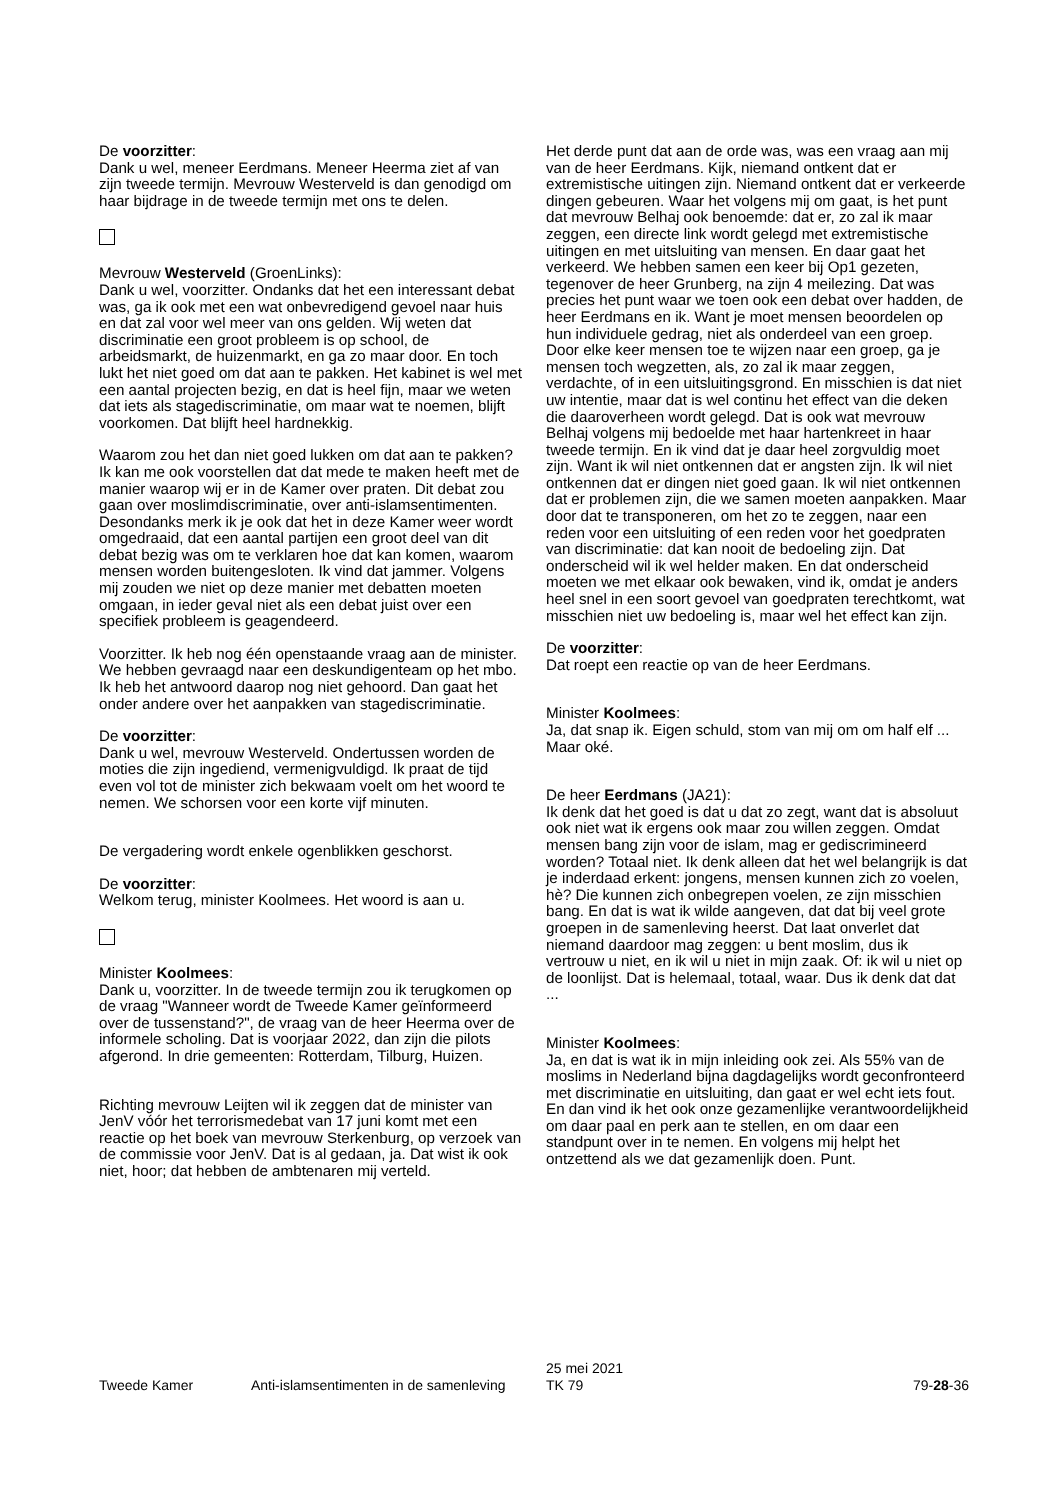De voorzitter:
Dank u wel, meneer Eerdmans. Meneer Heerma ziet af van zijn tweede termijn. Mevrouw Westerveld is dan genodigd om haar bijdrage in de tweede termijn met ons te delen.
Mevrouw Westerveld (GroenLinks):
Dank u wel, voorzitter. Ondanks dat het een interessant debat was, ga ik ook met een wat onbevredigend gevoel naar huis en dat zal voor wel meer van ons gelden. Wij weten dat discriminatie een groot probleem is op school, de arbeidsmarkt, de huizenmarkt, en ga zo maar door. En toch lukt het niet goed om dat aan te pakken. Het kabinet is wel met een aantal projecten bezig, en dat is heel fijn, maar we weten dat iets als stagediscriminatie, om maar wat te noemen, blijft voorkomen. Dat blijft heel hardnekkig.
Waarom zou het dan niet goed lukken om dat aan te pakken? Ik kan me ook voorstellen dat dat mede te maken heeft met de manier waarop wij er in de Kamer over praten. Dit debat zou gaan over moslimdiscriminatie, over anti-islamsentimenten. Desondanks merk ik je ook dat het in deze Kamer weer wordt omgedraaid, dat een aantal partijen een groot deel van dit debat bezig was om te verklaren hoe dat kan komen, waarom mensen worden buitengesloten. Ik vind dat jammer. Volgens mij zouden we niet op deze manier met debatten moeten omgaan, in ieder geval niet als een debat juist over een specifiek probleem is geagendeerd.
Voorzitter. Ik heb nog één openstaande vraag aan de minister. We hebben gevraagd naar een deskundigenteam op het mbo. Ik heb het antwoord daarop nog niet gehoord. Dan gaat het onder andere over het aanpakken van stagediscriminatie.
De voorzitter:
Dank u wel, mevrouw Westerveld. Ondertussen worden de moties die zijn ingediend, vermenigvuldigd. Ik praat de tijd even vol tot de minister zich bekwaam voelt om het woord te nemen. We schorsen voor een korte vijf minuten.
De vergadering wordt enkele ogenblikken geschorst.
De voorzitter:
Welkom terug, minister Koolmees. Het woord is aan u.
Minister Koolmees:
Dank u, voorzitter. In de tweede termijn zou ik terugkomen op de vraag "Wanneer wordt de Tweede Kamer geïnformeerd over de tussenstand?", de vraag van de heer Heerma over de informele scholing. Dat is voorjaar 2022, dan zijn die pilots afgerond. In drie gemeenten: Rotterdam, Tilburg, Huizen.
Richting mevrouw Leijten wil ik zeggen dat de minister van JenV vóór het terrorismedebat van 17 juni komt met een reactie op het boek van mevrouw Sterkenburg, op verzoek van de commissie voor JenV. Dat is al gedaan, ja. Dat wist ik ook niet, hoor; dat hebben de ambtenaren mij verteld.
Het derde punt dat aan de orde was, was een vraag aan mij van de heer Eerdmans. Kijk, niemand ontkent dat er extremistische uitingen zijn. Niemand ontkent dat er verkeerde dingen gebeuren. Waar het volgens mij om gaat, is het punt dat mevrouw Belhaj ook benoemde: dat er, zo zal ik maar zeggen, een directe link wordt gelegd met extremistische uitingen en met uitsluiting van mensen. En daar gaat het verkeerd. We hebben samen een keer bij Op1 gezeten, tegenover de heer Grunberg, na zijn 4 meilezing. Dat was precies het punt waar we toen ook een debat over hadden, de heer Eerdmans en ik. Want je moet mensen beoordelen op hun individuele gedrag, niet als onderdeel van een groep. Door elke keer mensen toe te wijzen naar een groep, ga je mensen toch wegzetten, als, zo zal ik maar zeggen, verdachte, of in een uitsluitingsgrond. En misschien is dat niet uw intentie, maar dat is wel continu het effect van die deken die daaroverheen wordt gelegd. Dat is ook wat mevrouw Belhaj volgens mij bedoelde met haar hartenkreet in haar tweede termijn. En ik vind dat je daar heel zorgvuldig moet zijn. Want ik wil niet ontkennen dat er angsten zijn. Ik wil niet ontkennen dat er dingen niet goed gaan. Ik wil niet ontkennen dat er problemen zijn, die we samen moeten aanpakken. Maar door dat te transponeren, om het zo te zeggen, naar een reden voor een uitsluiting of een reden voor het goedpraten van discriminatie: dat kan nooit de bedoeling zijn. Dat onderscheid wil ik wel helder maken. En dat onderscheid moeten we met elkaar ook bewaken, vind ik, omdat je anders heel snel in een soort gevoel van goedpraten terechtkomt, wat misschien niet uw bedoeling is, maar wel het effect kan zijn.
De voorzitter:
Dat roept een reactie op van de heer Eerdmans.
Minister Koolmees:
Ja, dat snap ik. Eigen schuld, stom van mij om om half elf ... Maar oké.
De heer Eerdmans (JA21):
Ik denk dat het goed is dat u dat zo zegt, want dat is absoluut ook niet wat ik ergens ook maar zou willen zeggen. Omdat mensen bang zijn voor de islam, mag er gediscrimineerd worden? Totaal niet. Ik denk alleen dat het wel belangrijk is dat je inderdaad erkent: jongens, mensen kunnen zich zo voelen, hè? Die kunnen zich onbegrepen voelen, ze zijn misschien bang. En dat is wat ik wilde aangeven, dat dat bij veel grote groepen in de samenleving heerst. Dat laat onverlet dat niemand daardoor mag zeggen: u bent moslim, dus ik vertrouw u niet, en ik wil u niet in mijn zaak. Of: ik wil u niet op de loonlijst. Dat is helemaal, totaal, waar. Dus ik denk dat dat ...
Minister Koolmees:
Ja, en dat is wat ik in mijn inleiding ook zei. Als 55% van de moslims in Nederland bijna dagdagelijks wordt geconfronteerd met discriminatie en uitsluiting, dan gaat er wel echt iets fout. En dan vind ik het ook onze gezamenlijke verantwoordelijkheid om daar paal en perk aan te stellen, en om daar een standpunt over in te nemen. En volgens mij helpt het ontzettend als we dat gezamenlijk doen. Punt.
Tweede Kamer
Anti-islamsentimenten in de samenleving
25 mei 2021
TK 79
79-28-36